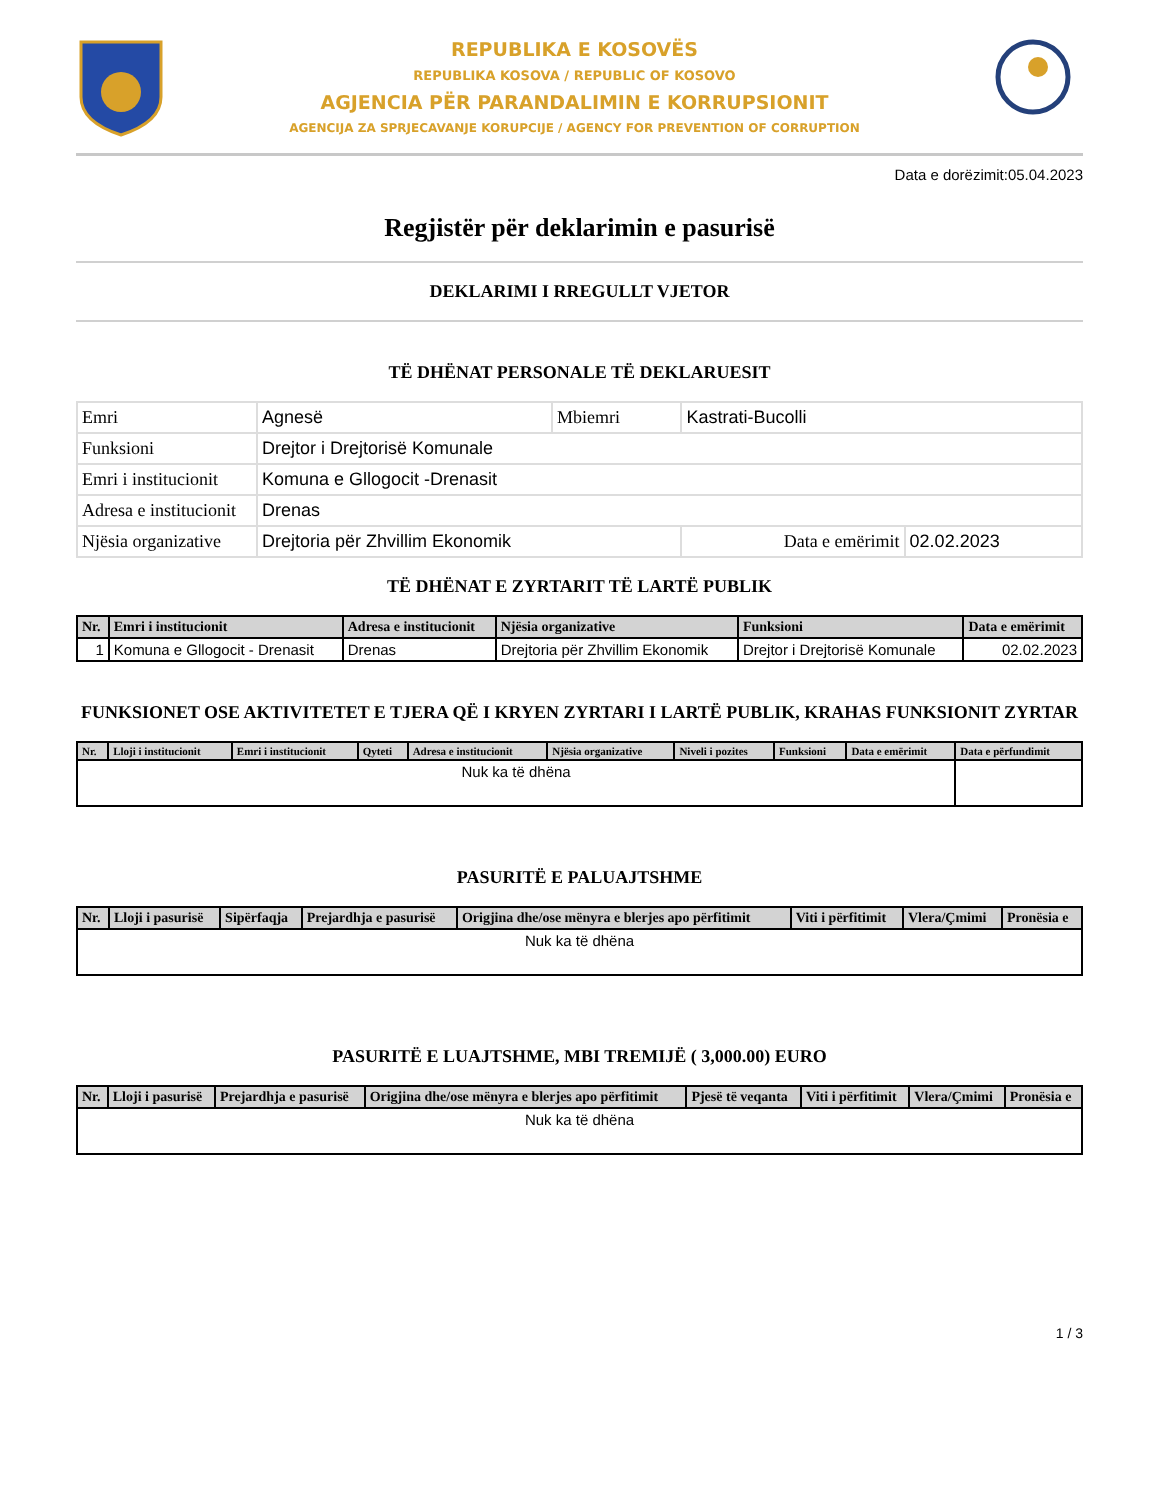REPUBLIKA E KOSOVËS
REPUBLIKA KOSOVA / REPUBLIC OF KOSOVO
AGJENCIA PËR PARANDALIMIN E KORRUPSIONIT
AGENCIJA ZA SPRJECAVANJE KORUPCIJE / AGENCY FOR PREVENTION OF CORRUPTION
Data e dorëzimit:05.04.2023
Regjistër për deklarimin e pasurisë
DEKLARIMI I RREGULLT VJETOR
TË DHËNAT PERSONALE TË DEKLARUESIT
| Emri | Agnesë | Mbiemri | Kastrati-Bucolli | |
| Funksioni | Drejtor i Drejtorisë Komunale | | | |
| Emri i institucionit | Komuna e Gllogocit -Drenasit | | | |
| Adresa e institucionit | Drenas | | | |
| Njësia organizative | Drejtoria për Zhvillim Ekonomik | | Data e emërimit | 02.02.2023 |
TË DHËNAT E ZYRTARIT TË LARTË PUBLIK
| Nr. | Emri i institucionit | Adresa e institucionit | Njësia organizative | Funksioni | Data e emërimit |
| --- | --- | --- | --- | --- | --- |
| 1 | Komuna e Gllogocit - Drenasit | Drenas | Drejtoria për Zhvillim Ekonomik | Drejtor i Drejtorisë Komunale | 02.02.2023 |
FUNKSIONET OSE AKTIVITETET E TJERA QË I KRYEN ZYRTARI I LARTË PUBLIK, KRAHAS FUNKSIONIT ZYRTAR
| Nr. | Lloji i institucionit | Emri i institucionit | Qyteti | Adresa e institucionit | Njësia organizative | Niveli i pozites | Funksioni | Data e emërimit | Data e përfundimit |
| --- | --- | --- | --- | --- | --- | --- | --- | --- | --- |
| Nuk ka të dhëna | | | | | | | | | |
PASURITË E PALUAJTSHME
| Nr. | Lloji i pasurisë | Sipërfaqja | Prejardhja e pasurisë | Origjina dhe/ose mënyra e blerjes apo përfitimit | Viti i përfitimit | Vlera/Çmimi | Pronësia e |
| --- | --- | --- | --- | --- | --- | --- | --- |
| Nuk ka të dhëna | | | | | | | |
PASURITË E LUAJTSHME, MBI TREMIJË ( 3,000.00) EURO
| Nr. | Lloji i pasurisë | Prejardhja e pasurisë | Origjina dhe/ose mënyra e blerjes apo përfitimit | Pjesë të veqanta | Viti i përfitimit | Vlera/Çmimi | Pronësia e |
| --- | --- | --- | --- | --- | --- | --- | --- |
| Nuk ka të dhëna | | | | | | | |
1 / 3